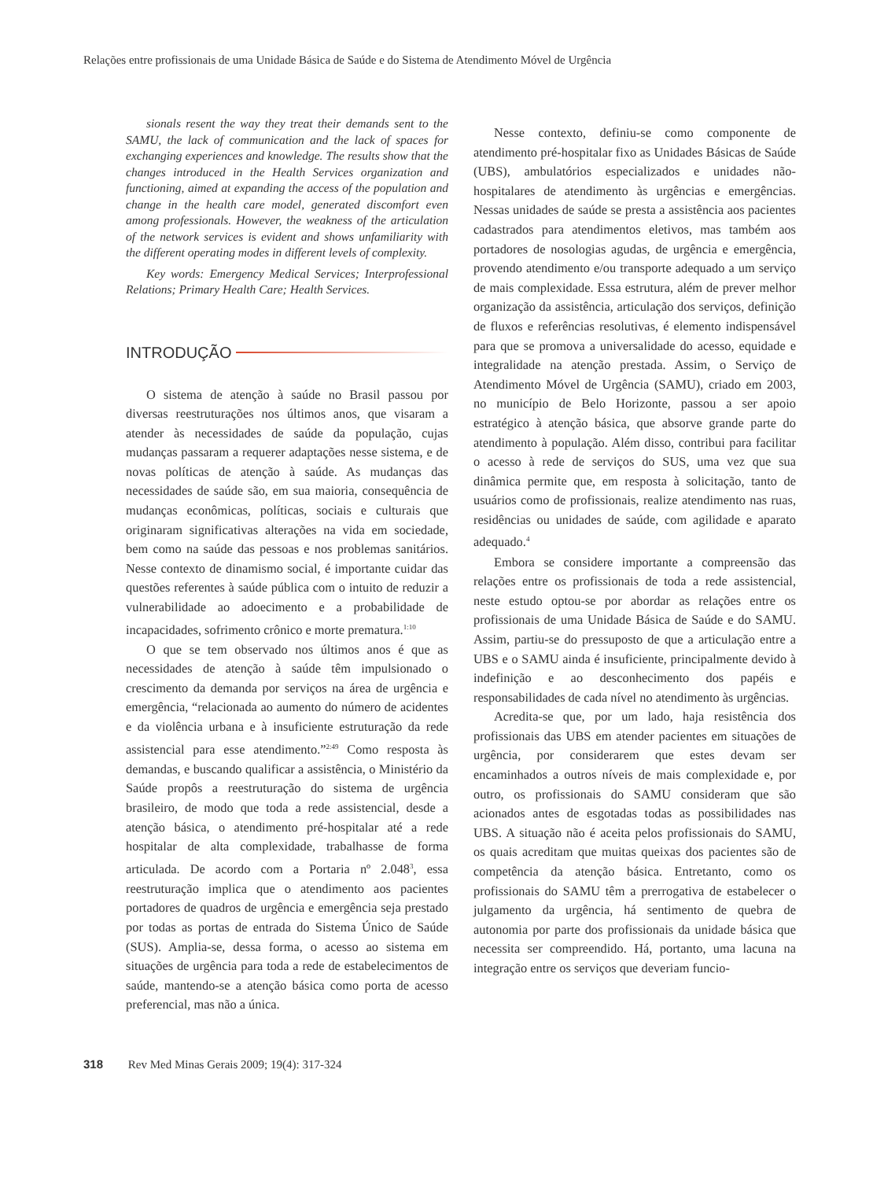Relações entre profissionais de uma Unidade Básica de Saúde e do Sistema de Atendimento Móvel de Urgência
sionals resent the way they treat their demands sent to the SAMU, the lack of communication and the lack of spaces for exchanging experiences and knowledge. The results show that the changes introduced in the Health Services organization and functioning, aimed at expanding the access of the population and change in the health care model, generated discomfort even among professionals. However, the weakness of the articulation of the network services is evident and shows unfamiliarity with the different operating modes in different levels of complexity.
Key words: Emergency Medical Services; Interprofessional Relations; Primary Health Care; Health Services.
INTRODUÇÃO
O sistema de atenção à saúde no Brasil passou por diversas reestruturações nos últimos anos, que visaram a atender às necessidades de saúde da população, cujas mudanças passaram a requerer adaptações nesse sistema, e de novas políticas de atenção à saúde. As mudanças das necessidades de saúde são, em sua maioria, consequência de mudanças econômicas, políticas, sociais e culturais que originaram significativas alterações na vida em sociedade, bem como na saúde das pessoas e nos problemas sanitários. Nesse contexto de dinamismo social, é importante cuidar das questões referentes à saúde pública com o intuito de reduzir a vulnerabilidade ao adoecimento e a probabilidade de incapacidades, sofrimento crônico e morte prematura.<sup>1:10</sup>
O que se tem observado nos últimos anos é que as necessidades de atenção à saúde têm impulsionado o crescimento da demanda por serviços na área de urgência e emergência, “relacionada ao aumento do número de acidentes e da violência urbana e à insuficiente estruturação da rede assistencial para esse atendimento.”<sup>2:49</sup> Como resposta às demandas, e buscando qualificar a assistência, o Ministério da Saúde propôs a reestruturação do sistema de urgência brasileiro, de modo que toda a rede assistencial, desde a atenção básica, o atendimento pré-hospitalar até a rede hospitalar de alta complexidade, trabalhasse de forma articulada. De acordo com a Portaria nº 2.048<sup>3</sup>, essa reestruturação implica que o atendimento aos pacientes portadores de quadros de urgência e emergência seja prestado por todas as portas de entrada do Sistema Único de Saúde (SUS). Amplia-se, dessa forma, o acesso ao sistema em situações de urgência para toda a rede de estabelecimentos de saúde, mantendo-se a atenção básica como porta de acesso preferencial, mas não a única.
Nesse contexto, definiu-se como componente de atendimento pré-hospitalar fixo as Unidades Básicas de Saúde (UBS), ambulatórios especializados e unidades não-hospitalares de atendimento às urgências e emergências. Nessas unidades de saúde se presta a assistência aos pacientes cadastrados para atendimentos eletivos, mas também aos portadores de nosologias agudas, de urgência e emergência, provendo atendimento e/ou transporte adequado a um serviço de mais complexidade. Essa estrutura, além de prever melhor organização da assistência, articulação dos serviços, definição de fluxos e referências resolutivas, é elemento indispensável para que se promova a universalidade do acesso, equidade e integralidade na atenção prestada. Assim, o Serviço de Atendimento Móvel de Urgência (SAMU), criado em 2003, no município de Belo Horizonte, passou a ser apoio estratégico à atenção básica, que absorve grande parte do atendimento à população. Além disso, contribui para facilitar o acesso à rede de serviços do SUS, uma vez que sua dinâmica permite que, em resposta à solicitação, tanto de usuários como de profissionais, realize atendimento nas ruas, residências ou unidades de saúde, com agilidade e aparato adequado.<sup>4</sup>
Embora se considere importante a compreensão das relações entre os profissionais de toda a rede assistencial, neste estudo optou-se por abordar as relações entre os profissionais de uma Unidade Básica de Saúde e do SAMU. Assim, partiu-se do pressuposto de que a articulação entre a UBS e o SAMU ainda é insuficiente, principalmente devido à indefinição e ao desconhecimento dos papéis e responsabilidades de cada nível no atendimento às urgências.
Acredita-se que, por um lado, haja resistência dos profissionais das UBS em atender pacientes em situações de urgência, por considerarem que estes devam ser encaminhados a outros níveis de mais complexidade e, por outro, os profissionais do SAMU consideram que são acionados antes de esgotadas todas as possibilidades nas UBS. A situação não é aceita pelos profissionais do SAMU, os quais acreditam que muitas queixas dos pacientes são de competência da atenção básica. Entretanto, como os profissionais do SAMU têm a prerrogativa de estabelecer o julgamento da urgência, há sentimento de quebra de autonomia por parte dos profissionais da unidade básica que necessita ser compreendido. Há, portanto, uma lacuna na integração entre os serviços que deveriam funcio-
318 Rev Med Minas Gerais 2009; 19(4): 317-324